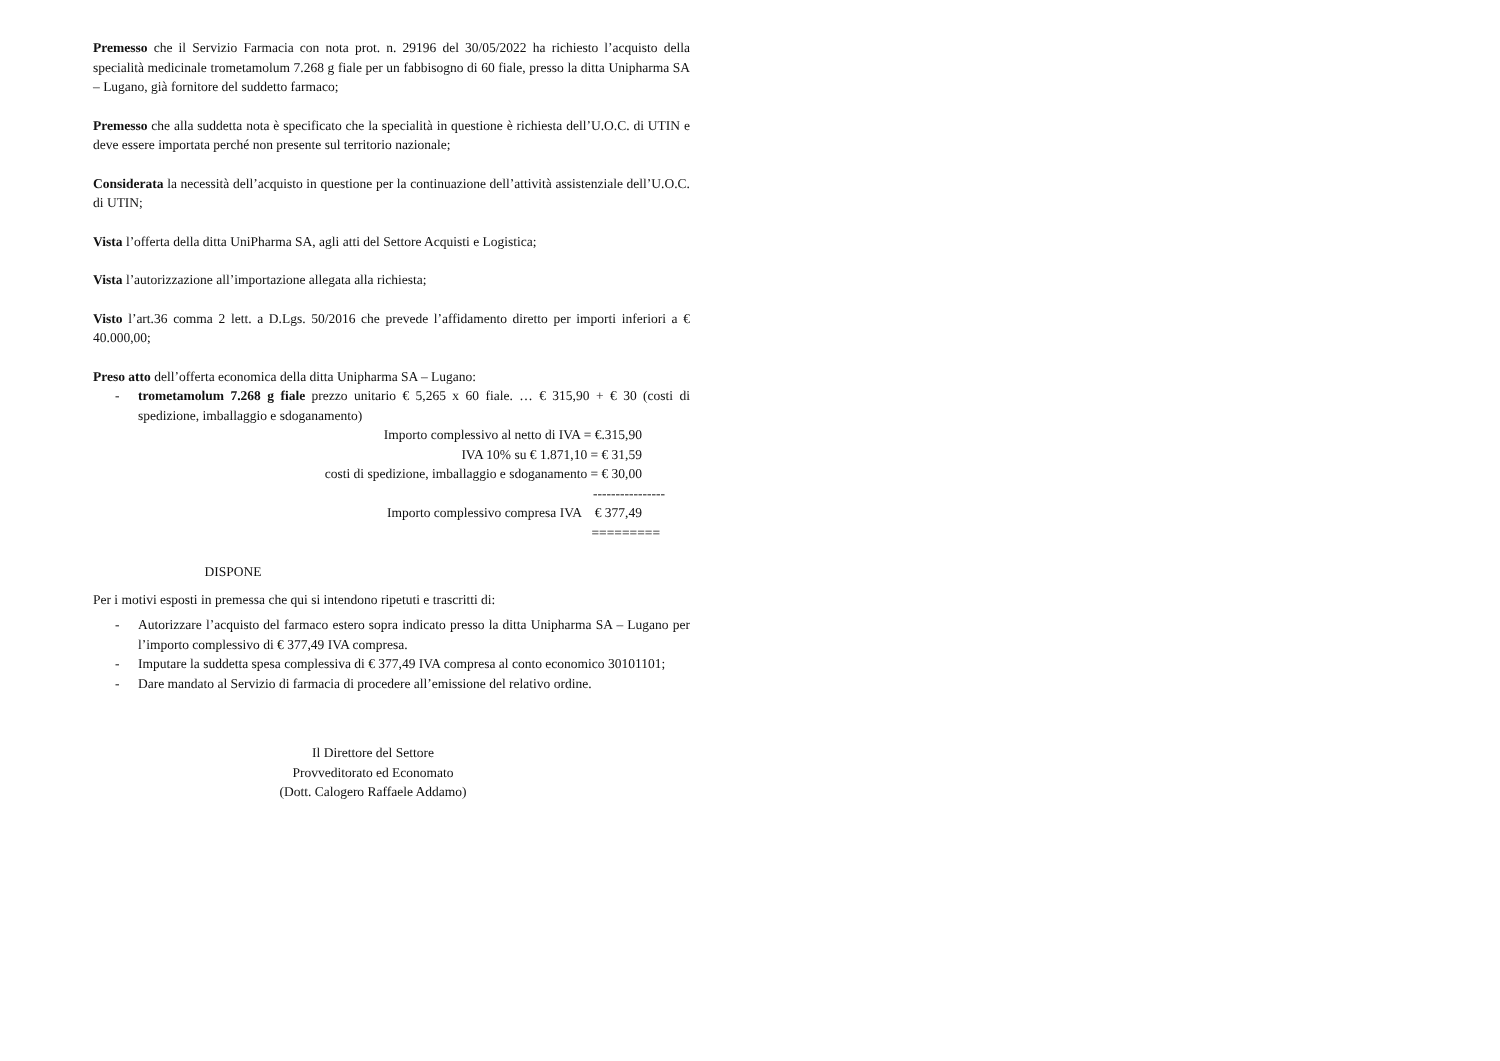Premesso che il Servizio Farmacia con nota prot. n. 29196 del 30/05/2022 ha richiesto l’acquisto della specialità medicinale trometamolum 7.268 g fiale per un fabbisogno di 60 fiale, presso la ditta Unipharma SA – Lugano, già fornitore del suddetto farmaco;
Premesso che alla suddetta nota è specificato che la specialità in questione è richiesta dell’U.O.C. di UTIN e deve essere importata perché non presente sul territorio nazionale;
Considerata la necessità dell’acquisto in questione per la continuazione dell’attività assistenziale dell’U.O.C. di UTIN;
Vista l’offerta della ditta UniPharma SA, agli atti del Settore Acquisti e Logistica;
Vista l’autorizzazione all’importazione allegata alla richiesta;
Visto l’art.36 comma 2 lett. a D.Lgs. 50/2016 che prevede l’affidamento diretto per importi inferiori a € 40.000,00;
Preso atto dell’offerta economica della ditta Unipharma SA – Lugano:
- trometamolum 7.268 g fiale prezzo unitario € 5,265 x 60 fiale. … € 315,90 + € 30 (costi di spedizione, imballaggio e sdoganamento)
Importo complessivo al netto di IVA = €.315,90
IVA 10% su € 1.871,10 = € 31,59
costi di spedizione, imballaggio e sdoganamento = € 30,00
----------------
Importo complessivo compresa IVA € 377,49
=========
DISPONE
Per i motivi esposti in premessa che qui si intendono ripetuti e trascritti di:
- Autorizzare l’acquisto del farmaco estero sopra indicato presso la ditta Unipharma SA – Lugano per l’importo complessivo di € 377,49 IVA compresa.
- Imputare la suddetta spesa complessiva di € 377,49 IVA compresa al conto economico 30101101;
- Dare mandato al Servizio di farmacia di procedere all’emissione del relativo ordine.
Il Direttore del Settore
Provveditorato ed Economato
(Dott. Calogero Raffaele Addamo)